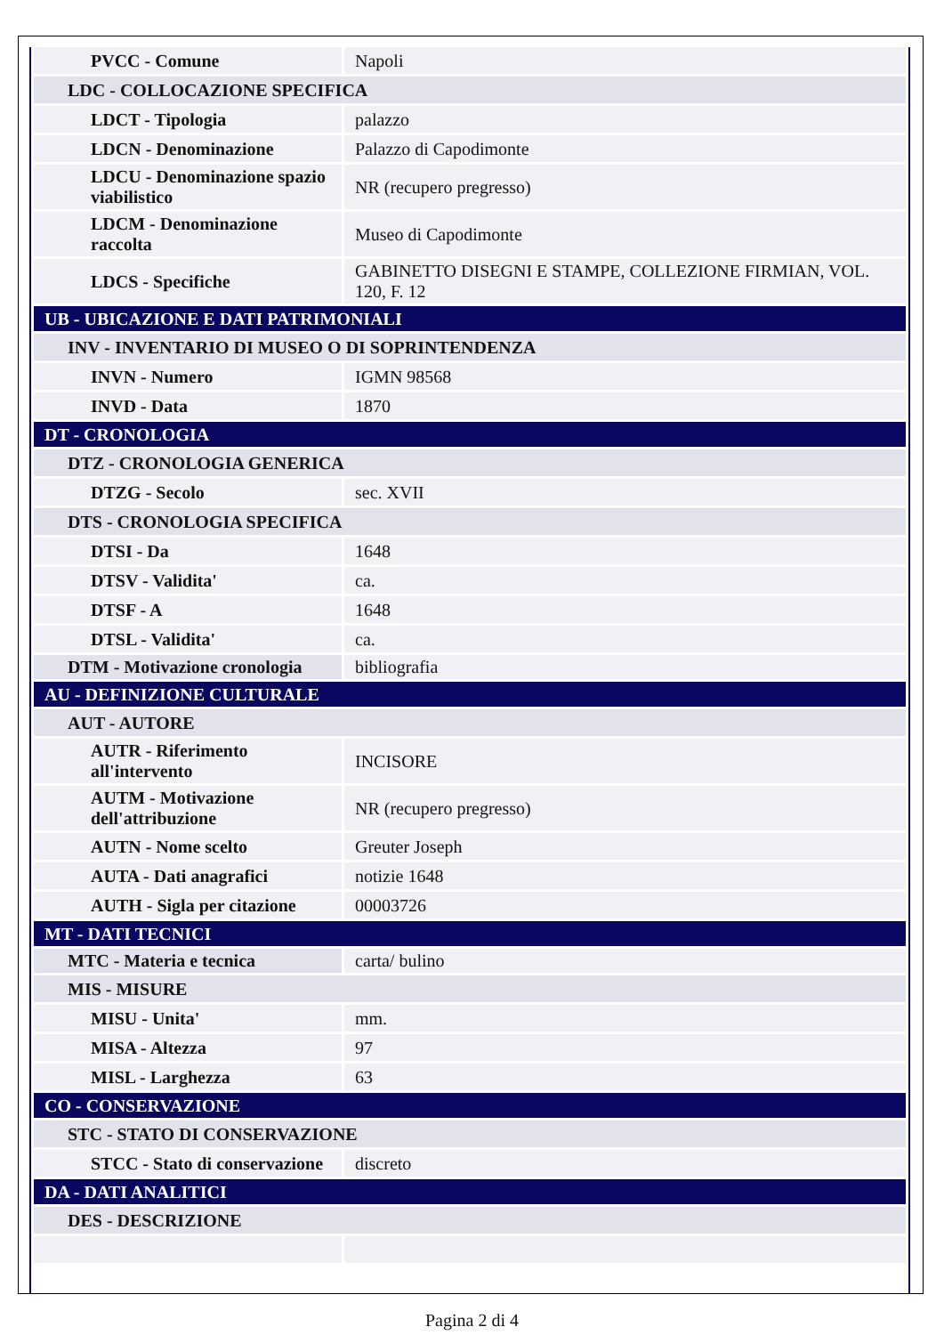| PVCC - Comune | Napoli |
| LDC - COLLOCAZIONE SPECIFICA | |
| LDCT - Tipologia | palazzo |
| LDCN - Denominazione | Palazzo di Capodimonte |
| LDCU - Denominazione spazio viabilistico | NR (recupero pregresso) |
| LDCM - Denominazione raccolta | Museo di Capodimonte |
| LDCS - Specifiche | GABINETTO DISEGNI E STAMPE, COLLEZIONE FIRMIAN, VOL. 120, F. 12 |
| UB - UBICAZIONE E DATI PATRIMONIALI | |
| INV - INVENTARIO DI MUSEO O DI SOPRINTENDENZA | |
| INVN - Numero | IGMN 98568 |
| INVD - Data | 1870 |
| DT - CRONOLOGIA | |
| DTZ - CRONOLOGIA GENERICA | |
| DTZG - Secolo | sec. XVII |
| DTS - CRONOLOGIA SPECIFICA | |
| DTSI - Da | 1648 |
| DTSV - Validita' | ca. |
| DTSF - A | 1648 |
| DTSL - Validita' | ca. |
| DTM - Motivazione cronologia | bibliografia |
| AU - DEFINIZIONE CULTURALE | |
| AUT - AUTORE | |
| AUTR - Riferimento all'intervento | INCISORE |
| AUTM - Motivazione dell'attribuzione | NR (recupero pregresso) |
| AUTN - Nome scelto | Greuter Joseph |
| AUTA - Dati anagrafici | notizie 1648 |
| AUTH - Sigla per citazione | 00003726 |
| MT - DATI TECNICI | |
| MTC - Materia e tecnica | carta/ bulino |
| MIS - MISURE | |
| MISU - Unita' | mm. |
| MISA - Altezza | 97 |
| MISL - Larghezza | 63 |
| CO - CONSERVAZIONE | |
| STC - STATO DI CONSERVAZIONE | |
| STCC - Stato di conservazione | discreto |
| DA - DATI ANALITICI | |
| DES - DESCRIZIONE | |
Pagina 2 di 4